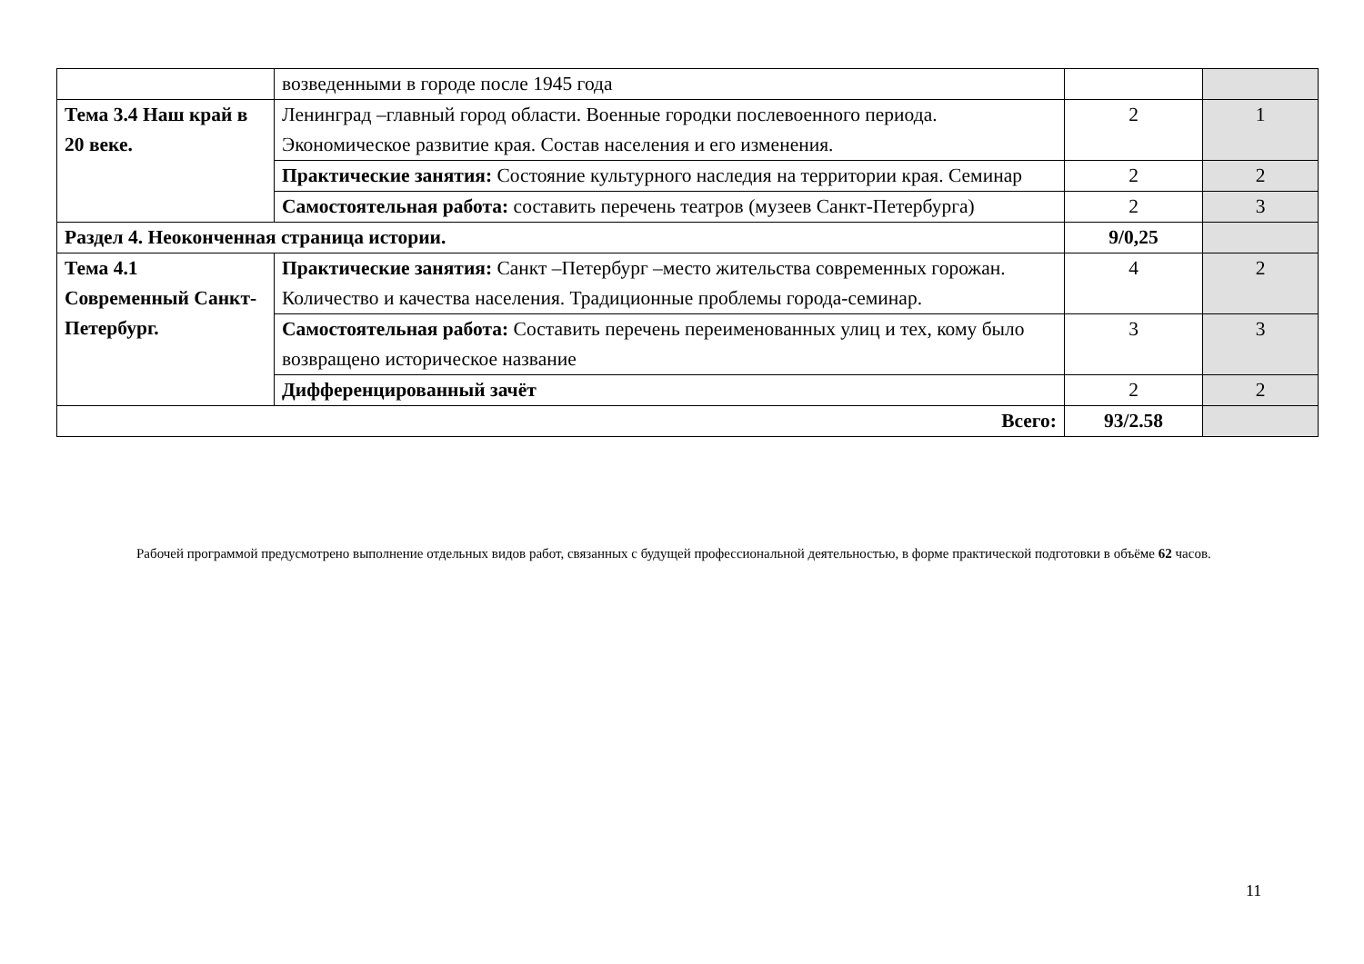| | возведенными в городе после 1945 года | | |
| Тема 3.4 Наш край в 20 веке. | Ленинград –главный город области. Военные городки послевоенного периода. Экономическое развитие края. Состав населения и его изменения. | 2 | 1 |
| | Практические занятия: Состояние культурного наследия на территории края. Семинар | 2 | 2 |
| | Самостоятельная работа: составить перечень театров (музеев Санкт-Петербурга) | 2 | 3 |
| Раздел 4. Неоконченная страница истории. | | 9/0,25 | |
| Тема 4.1 Современный Санкт- Петербург. | Практические занятия: Санкт –Петербург –место жительства современных горожан. Количество и качества населения. Традиционные проблемы города-семинар. | 4 | 2 |
| | Самостоятельная работа: Составить перечень переименованных улиц и тех, кому было возвращено историческое название | 3 | 3 |
| | Дифференцированный зачёт | 2 | 2 |
| Всего: | | 93/2.58 | |
Рабочей программой предусмотрено выполнение отдельных видов работ, связанных с будущей профессиональной деятельностью, в форме практической подготовки в объёме 62 часов.
11